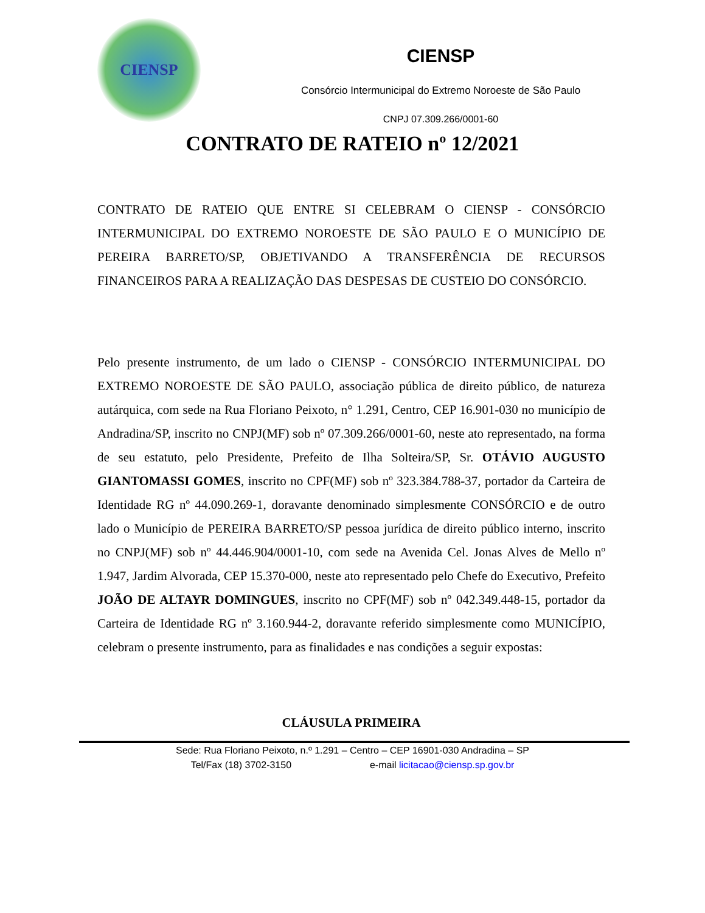CIENSP
CIENSP
Consórcio Intermunicipal do Extremo Noroeste de São Paulo
CNPJ 07.309.266/0001-60
CONTRATO DE RATEIO nº 12/2021
CONTRATO DE RATEIO QUE ENTRE SI CELEBRAM O CIENSP - CONSÓRCIO INTERMUNICIPAL DO EXTREMO NOROESTE DE SÃO PAULO E O MUNICÍPIO DE PEREIRA BARRETO/SP, OBJETIVANDO A TRANSFERÊNCIA DE RECURSOS FINANCEIROS PARA A REALIZAÇÃO DAS DESPESAS DE CUSTEIO DO CONSÓRCIO.
Pelo presente instrumento, de um lado o CIENSP - CONSÓRCIO INTERMUNICIPAL DO EXTREMO NOROESTE DE SÃO PAULO, associação pública de direito público, de natureza autárquica, com sede na Rua Floriano Peixoto, n° 1.291, Centro, CEP 16.901-030 no município de Andradina/SP, inscrito no CNPJ(MF) sob nº 07.309.266/0001-60, neste ato representado, na forma de seu estatuto, pelo Presidente, Prefeito de Ilha Solteira/SP, Sr. OTÁVIO AUGUSTO GIANTOMASSI GOMES, inscrito no CPF(MF) sob nº 323.384.788-37, portador da Carteira de Identidade RG nº 44.090.269-1, doravante denominado simplesmente CONSÓRCIO e de outro lado o Município de PEREIRA BARRETO/SP pessoa jurídica de direito público interno, inscrito no CNPJ(MF) sob nº 44.446.904/0001-10, com sede na Avenida Cel. Jonas Alves de Mello nº 1.947, Jardim Alvorada, CEP 15.370-000, neste ato representado pelo Chefe do Executivo, Prefeito JOÃO DE ALTAYR DOMINGUES, inscrito no CPF(MF) sob nº 042.349.448-15, portador da Carteira de Identidade RG nº 3.160.944-2, doravante referido simplesmente como MUNICÍPIO, celebram o presente instrumento, para as finalidades e nas condições a seguir expostas:
CLÁUSULA PRIMEIRA
Sede: Rua Floriano Peixoto, n.º 1.291 – Centro – CEP 16901-030 Andradina – SP
Tel/Fax (18) 3702-3150 e-mail licitacao@ciensp.sp.gov.br